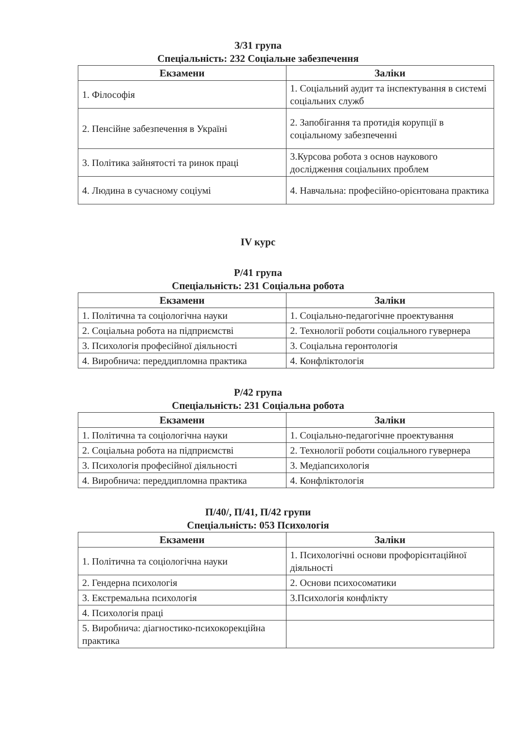З/31 група
Спеціальність: 232 Соціальне забезпечення
| Екзамени | Заліки |
| --- | --- |
| 1. Філософія | 1. Соціальний аудит та інспектування в системі соціальних служб |
| 2. Пенсійне забезпечення в Україні | 2. Запобігання та протидія корупції в соціальному забезпеченні |
| 3. Політика зайнятості та ринок праці | 3.Курсова робота з основ наукового дослідження соціальних проблем |
| 4. Людина в сучасному соціумі | 4. Навчальна: професійно-орієнтована практика |
IV курс
Р/41 група
Спеціальність: 231 Соціальна робота
| Екзамени | Заліки |
| --- | --- |
| 1. Політична та соціологічна науки | 1. Соціально-педагогічне проектування |
| 2. Соціальна робота на підприємстві | 2. Технології роботи соціального гувернера |
| 3. Психологія професійної діяльності | 3. Соціальна геронтологія |
| 4. Виробнича: переддипломна практика | 4. Конфліктологія |
Р/42 група
Спеціальність: 231 Соціальна робота
| Екзамени | Заліки |
| --- | --- |
| 1. Політична та соціологічна науки | 1. Соціально-педагогічне проектування |
| 2. Соціальна робота на підприємстві | 2. Технології роботи соціального гувернера |
| 3. Психологія професійної діяльності | 3. Медіапсихологія |
| 4. Виробнича: переддипломна практика | 4. Конфліктологія |
П/40/, П/41, П/42 групи
Спеціальність: 053 Психологія
| Екзамени | Заліки |
| --- | --- |
| 1. Політична та соціологічна науки | 1. Психологічні основи профорієнтаційної діяльності |
| 2. Гендерна психологія | 2. Основи психосоматики |
| 3. Екстремальна психологія | 3.Психологія конфлікту |
| 4. Психологія праці | |
| 5. Виробнича: діагностико-психокорекційна практика | |